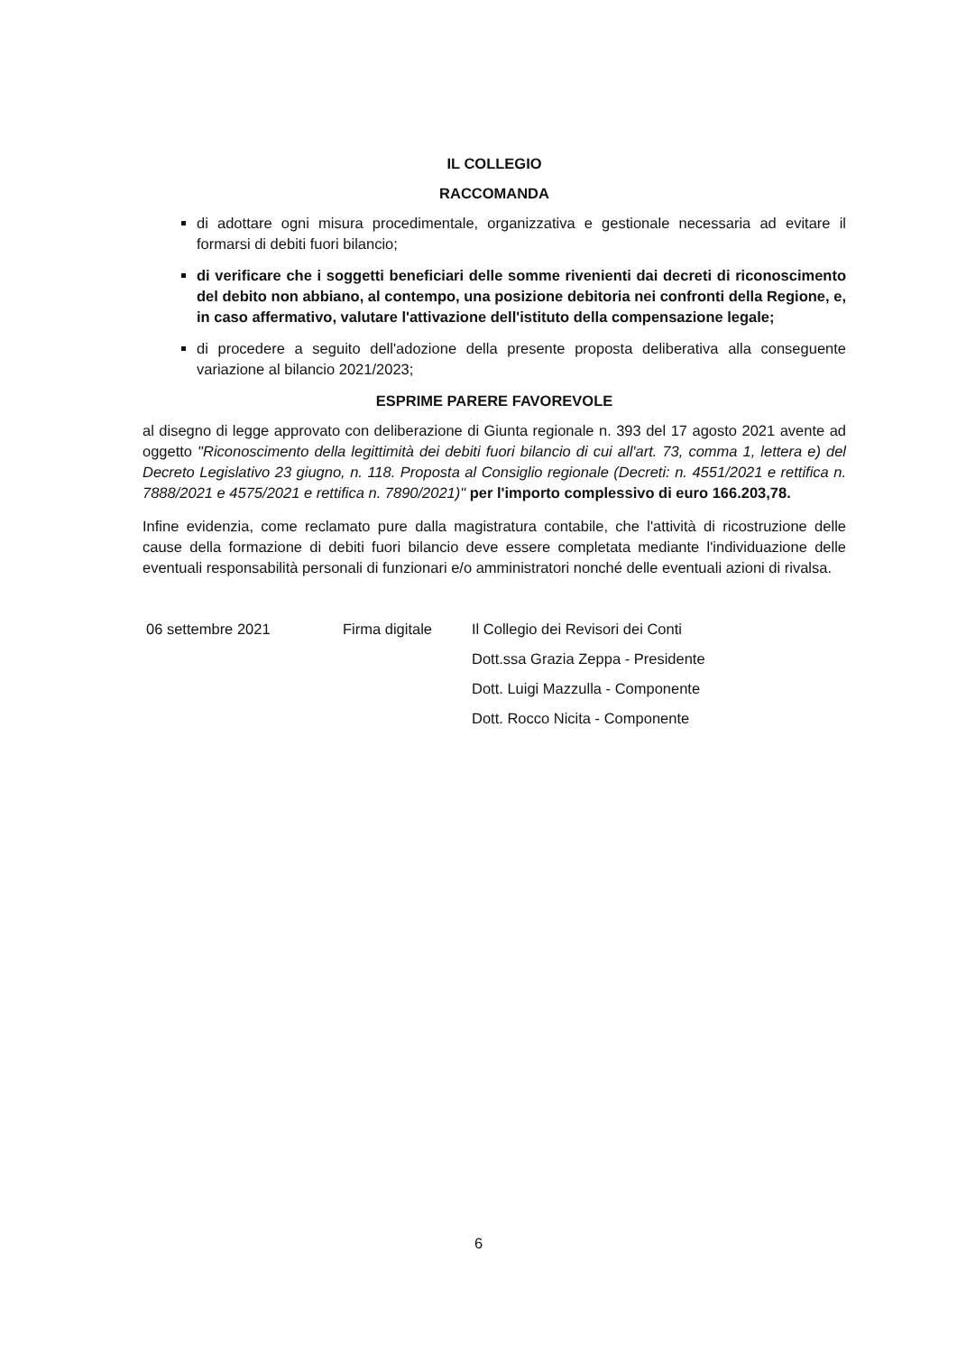IL COLLEGIO
RACCOMANDA
di adottare ogni misura procedimentale, organizzativa e gestionale necessaria ad evitare il formarsi di debiti fuori bilancio;
di verificare che i soggetti beneficiari delle somme rivenienti dai decreti di riconoscimento del debito non abbiano, al contempo, una posizione debitoria nei confronti della Regione, e, in caso affermativo, valutare l'attivazione dell'istituto della compensazione legale;
di procedere a seguito dell'adozione della presente proposta deliberativa alla conseguente variazione al bilancio 2021/2023;
ESPRIME PARERE FAVOREVOLE
al disegno di legge approvato con deliberazione di Giunta regionale n. 393 del 17 agosto 2021 avente ad oggetto "Riconoscimento della legittimità dei debiti fuori bilancio di cui all'art. 73, comma 1, lettera e) del Decreto Legislativo 23 giugno, n. 118. Proposta al Consiglio regionale (Decreti: n. 4551/2021 e rettifica n. 7888/2021 e 4575/2021 e rettifica n. 7890/2021)" per l'importo complessivo di euro 166.203,78.
Infine evidenzia, come reclamato pure dalla magistratura contabile, che l'attività di ricostruzione delle cause della formazione di debiti fuori bilancio deve essere completata mediante l'individuazione delle eventuali responsabilità personali di funzionari e/o amministratori nonché delle eventuali azioni di rivalsa.
06 settembre 2021 Firma digitale Il Collegio dei Revisori dei Conti
Dott.ssa Grazia Zeppa - Presidente
Dott. Luigi Mazzulla - Componente
Dott. Rocco Nicita - Componente
6